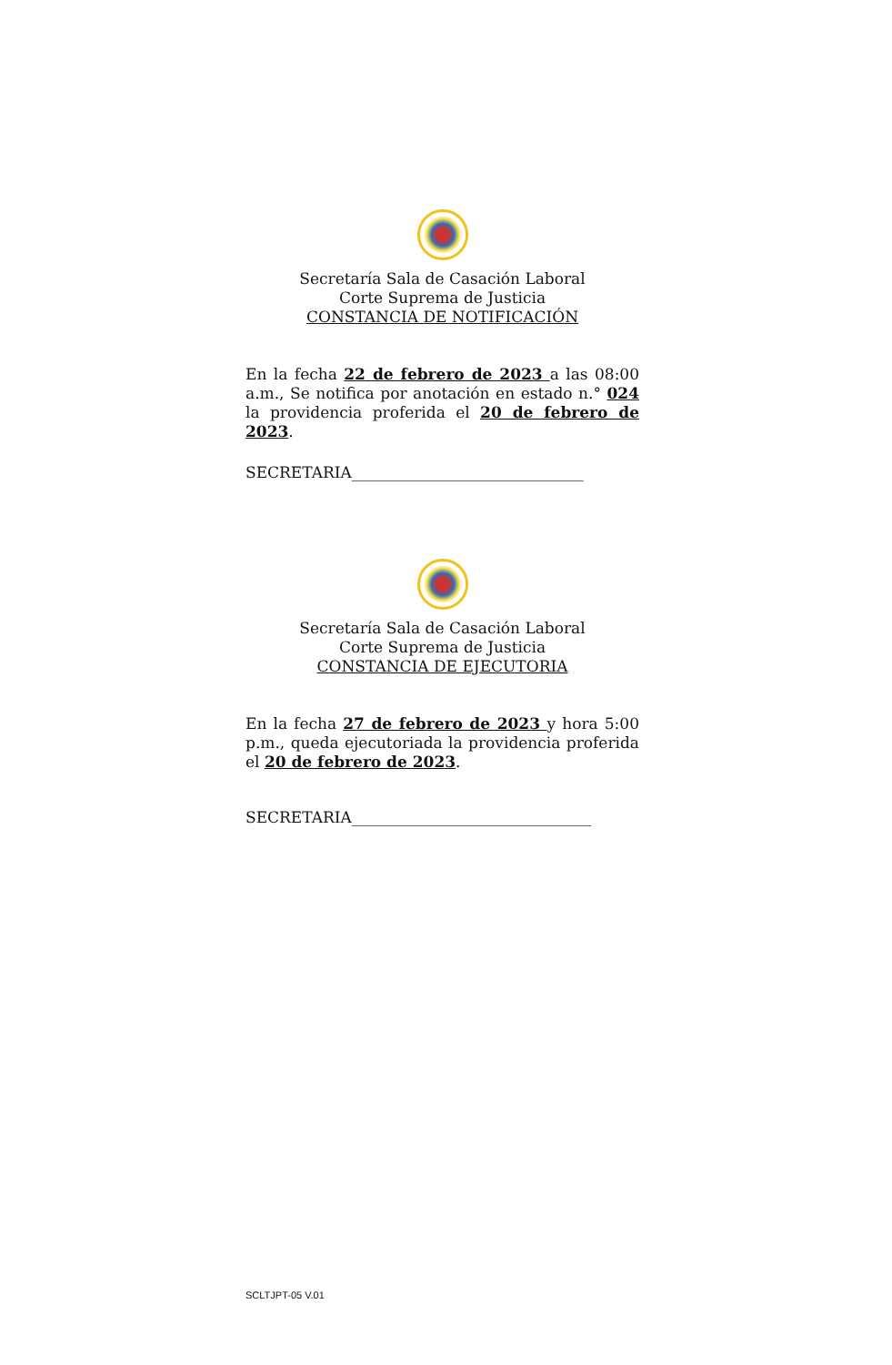Secretaría Sala de Casación Laboral
Corte Suprema de Justicia
CONSTANCIA DE NOTIFICACIÓN
En la fecha 22 de febrero de 2023 a las 08:00 a.m., Se notifica por anotación en estado n.° 024 la providencia proferida el 20 de febrero de 2023.
SECRETARIA______________________________
Secretaría Sala de Casación Laboral
Corte Suprema de Justicia
CONSTANCIA DE EJECUTORIA
En la fecha 27 de febrero de 2023 y hora 5:00 p.m., queda ejecutoriada la providencia proferida el 20 de febrero de 2023.
SECRETARIA_______________________________
SCLTJPT-05 V.01